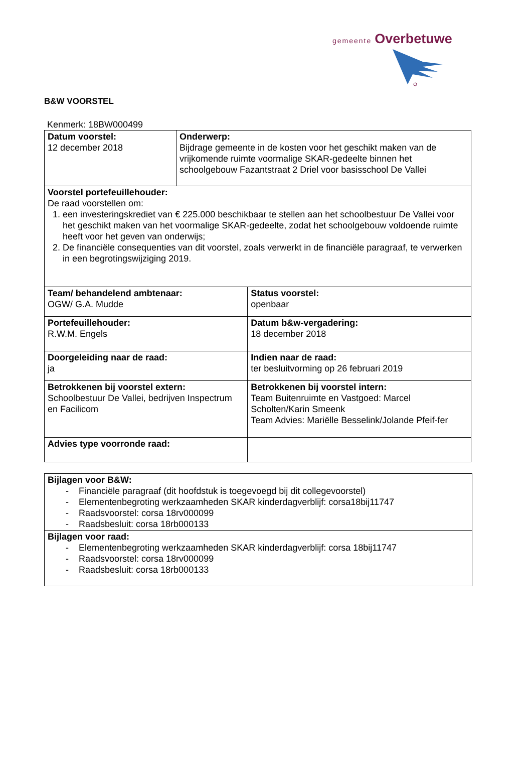gemeente Overbetuwe
B&W VOORSTEL
Kenmerk: 18BW000499
| Datum voorstel: 12 december 2018 | Onderwerp: Bijdrage gemeente in de kosten voor het geschikt maken van de vrijkomende ruimte voormalige SKAR-gedeelte binnen het schoolgebouw Fazantstraat 2 Driel voor basisschool De Vallei | |
| Voorstel portefeuillehouder: De raad voorstellen om: 1. een investeringskrediet van € 225.000 beschikbaar te stellen aan het schoolbestuur De Vallei voor het geschikt maken van het voormalige SKAR-gedeelte, zodat het schoolgebouw voldoende ruimte heeft voor het geven van onderwijs; 2. De financiële consequenties van dit voorstel, zoals verwerkt in de financiële paragraaf, te verwerken in een begrotingswijziging 2019. | | |
| Team/ behandelend ambtenaar: OGW/ G.A. Mudde | | Status voorstel: openbaar |
| Portefeuillehouder: R.W.M. Engels | | Datum b&w-vergadering: 18 december 2018 |
| Doorgeleiding naar de raad: ja | | Indien naar de raad: ter besluitvorming op 26 februari 2019 |
| Betrokkenen bij voorstel extern: Schoolbestuur De Vallei, bedrijven Inspectrum en Facilicom | | Betrokkenen bij voorstel intern: Team Buitenruimte en Vastgoed: Marcel Scholten/Karin Smeenk Team Advies: Mariëlle Besselink/Jolande Pfeif-fer |
| Advies type voorronde raad: | | |
| Bijlagen voor B&W: - Financiële paragraaf (dit hoofdstuk is toegevoegd bij dit collegevoorstel) - Elementenbegroting werkzaamheden SKAR kinderdagverblijf: corsa18bij11747 - Raadsvoorstel: corsa 18rv000099 - Raadsbesluit: corsa 18rb000133 |
| Bijlagen voor raad: - Elementenbegroting werkzaamheden SKAR kinderdagverblijf: corsa 18bij11747 - Raadsvoorstel: corsa 18rv000099 - Raadsbesluit: corsa 18rb000133 |